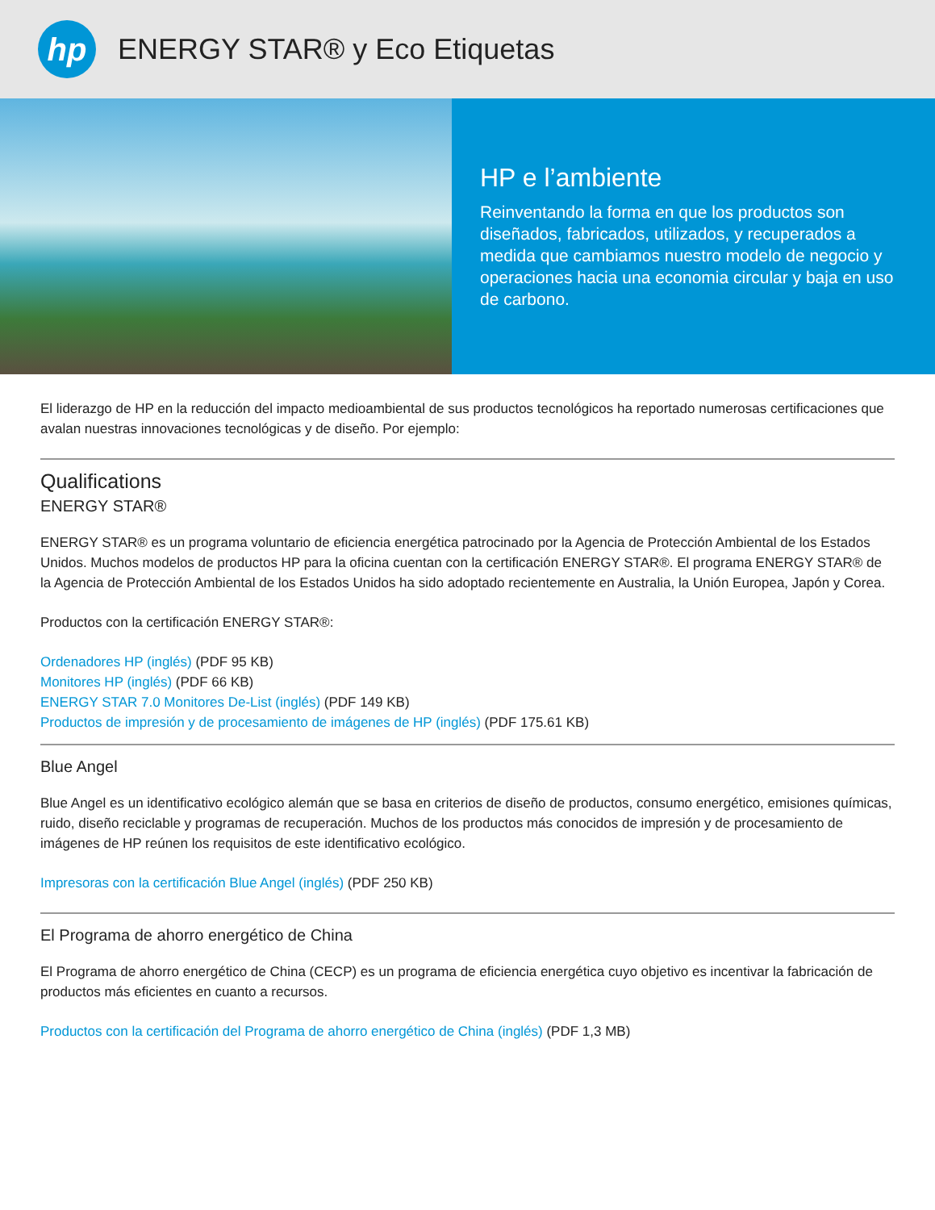hp
ENERGY STAR® y Eco Etiquetas
HP e l’ambiente
Reinventando la forma en que los productos son diseñados, fabricados, utilizados, y recuperados a medida que cambiamos nuestro modelo de negocio y operaciones hacia una economia circular y baja en uso de carbono.
El liderazgo de HP en la reducción del impacto medioambiental de sus productos tecnológicos ha reportado numerosas certificaciones que avalan nuestras innovaciones tecnológicas y de diseño. Por ejemplo:
Qualifications
ENERGY STAR®
ENERGY STAR® es un programa voluntario de eficiencia energética patrocinado por la Agencia de Protección Ambiental de los Estados Unidos. Muchos modelos de productos HP para la oficina cuentan con la certificación ENERGY STAR®. El programa ENERGY STAR® de la Agencia de Protección Ambiental de los Estados Unidos ha sido adoptado recientemente en Australia, la Unión Europea, Japón y Corea.
Productos con la certificación ENERGY STAR®:
Ordenadores HP (inglés) (PDF 95 KB)
Monitores HP (inglés) (PDF 66 KB)
ENERGY STAR 7.0 Monitores De-List (inglés) (PDF 149 KB)
Productos de impresión y de procesamiento de imágenes de HP (inglés) (PDF 175.61 KB)
Blue Angel
Blue Angel es un identificativo ecológico alemán que se basa en criterios de diseño de productos, consumo energético, emisiones químicas, ruido, diseño reciclable y programas de recuperación. Muchos de los productos más conocidos de impresión y de procesamiento de imágenes de HP reúnen los requisitos de este identificativo ecológico.
Impresoras con la certificación Blue Angel (inglés) (PDF 250 KB)
El Programa de ahorro energético de China
El Programa de ahorro energético de China (CECP) es un programa de eficiencia energética cuyo objetivo es incentivar la fabricación de productos más eficientes en cuanto a recursos.
Productos con la certificación del Programa de ahorro energético de China (inglés) (PDF 1,3 MB)